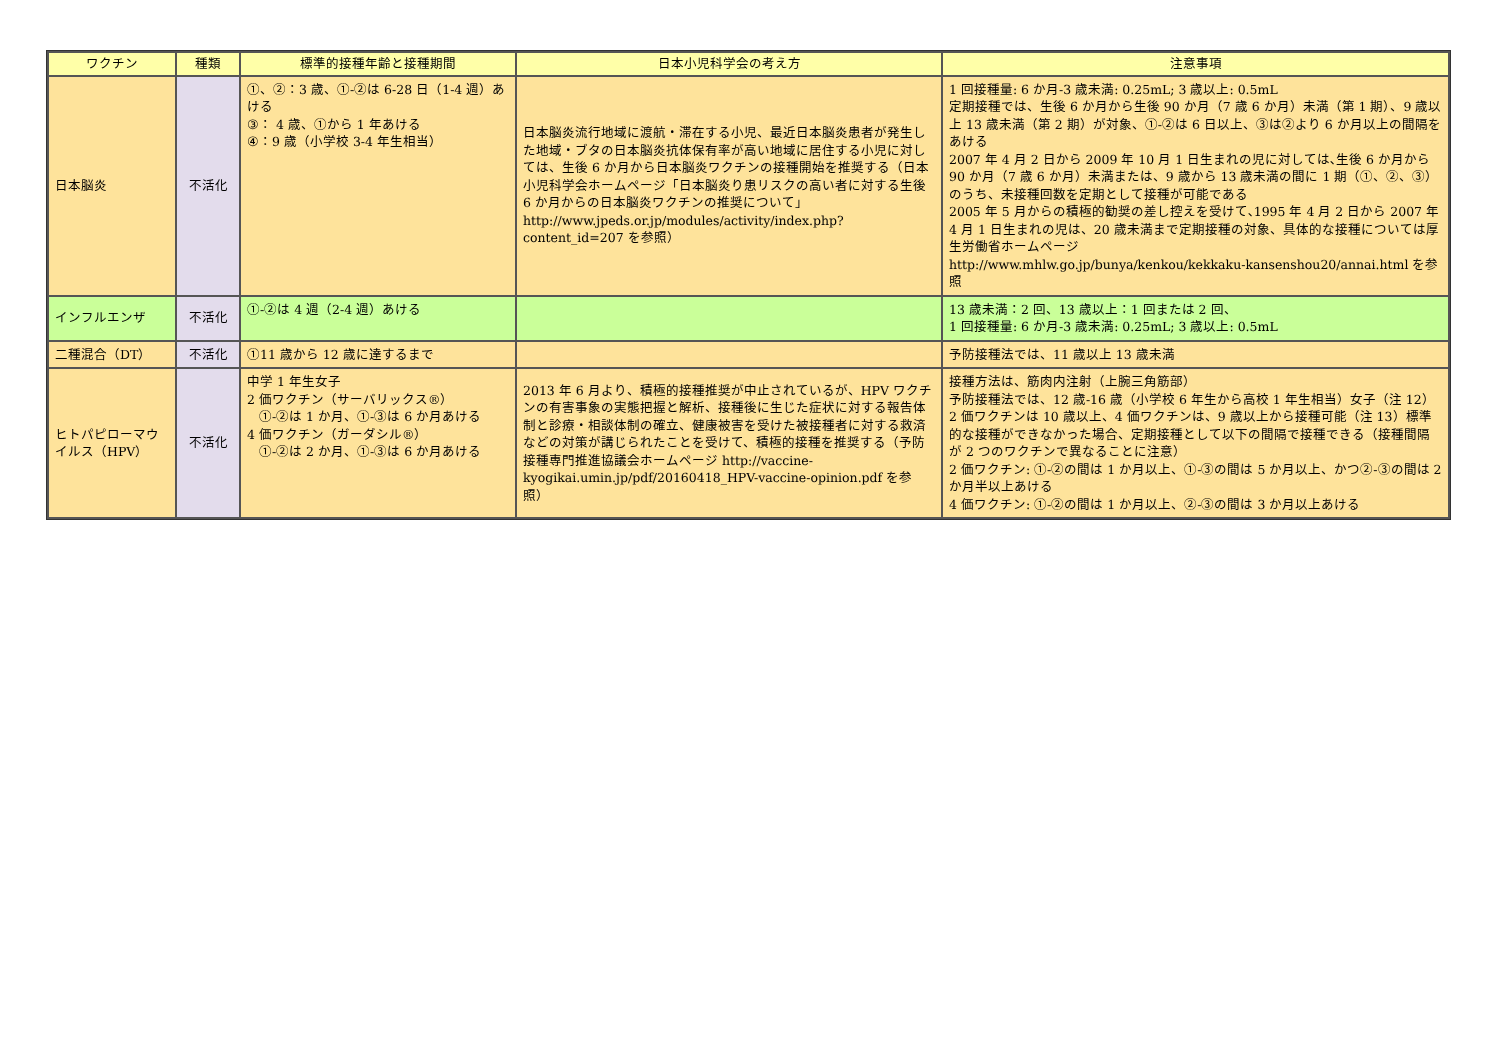| ワクチン | 種類 | 標準的接種年齢と接種期間 | 日本小児科学会の考え方 | 注意事項 |
| --- | --- | --- | --- | --- |
| 日本脳炎 | 不活化 | ①、②：3 歳、①-②は 6-28 日（1-4 週）あける ③： 4 歳、①から 1 年あける ④：9 歳（小学校 3-4 年生相当） | 日本脳炎流行地域に渡航・滞在する小児、最近日本脳炎患者が発生した地域・ブタの日本脳炎抗体保有率が高い地域に居住する小児に対しては、生後 6 か月から日本脳炎ワクチンの接種開始を推奨する（日本小児科学会ホームページ「日本脳炎り患リスクの高い者に対する生後 6 か月からの日本脳炎ワクチンの推奨について」 http://www.jpeds.or.jp/modules/activity/index.php?content_id=207 を参照） | 1 回接種量: 6 か月-3 歳未満: 0.25mL; 3 歳以上: 0.5mL 定期接種では、生後 6 か月から生後 90 か月（7 歳 6 か月）未満（第 1 期）、9 歳以上 13 歳未満（第 2 期）が対象、①-②は 6 日以上、③は②より 6 か月以上の間隔をあける 2007 年 4 月 2 日から 2009 年 10 月 1 日生まれの児に対しては､生後 6 か月から 90 か月（7 歳 6 か月）未満または、9 歳から 13 歳未満の間に 1 期（①、②、③）のうち、未接種回数を定期として接種が可能である 2005 年 5 月からの積極的勧奨の差し控えを受けて､1995 年 4 月 2 日から 2007 年 4 月 1 日生まれの児は、20 歳未満まで定期接種の対象、具体的な接種については厚生労働省ホームページ http://www.mhlw.go.jp/bunya/kenkou/kekkaku-kansenshou20/annai.html を参照 |
| インフルエンザ | 不活化 | ①-②は 4 週（2-4 週）あける | | 13 歳未満：2 回、13 歳以上：1 回または 2 回、 1 回接種量: 6 か月-3 歳未満: 0.25mL; 3 歳以上: 0.5mL |
| 二種混合（DT） | 不活化 | ①11 歳から 12 歳に達するまで | | 予防接種法では、11 歳以上 13 歳未満 |
| ヒトパピローマウイルス（HPV） | 不活化 | 中学 1 年生女子 2 価ワクチン（サーバリックス®） ①-②は 1 か月、①-③は 6 か月あける 4 価ワクチン（ガーダシル®） ①-②は 2 か月、①-③は 6 か月あける | 2013 年 6 月より、積極的接種推奨が中止されているが、HPV ワクチンの有害事象の実態把握と解析、接種後に生じた症状に対する報告体制と診療・相談体制の確立、健康被害を受けた被接種者に対する救済などの対策が講じられたことを受けて、積極的接種を推奨する（予防接種専門推進協議会ホームページ http://vaccine-kyogikai.umin.jp/pdf/20160418_HPV-vaccine-opinion.pdf を参照） | 接種方法は、筋肉内注射（上腕三角筋部） 予防接種法では、12 歳-16 歳（小学校 6 年生から高校 1 年生相当）女子（注 12）2 価ワクチンは 10 歳以上、4 価ワクチンは、9 歳以上から接種可能（注 13）標準的な接種ができなかった場合、定期接種として以下の間隔で接種できる（接種間隔が 2 つのワクチンで異なることに注意） 2 価ワクチン: ①-②の間は 1 か月以上、①-③の間は 5 か月以上、かつ②-③の間は 2 か月半以上あける 4 価ワクチン: ①-②の間は 1 か月以上、②-③の間は 3 か月以上あける |